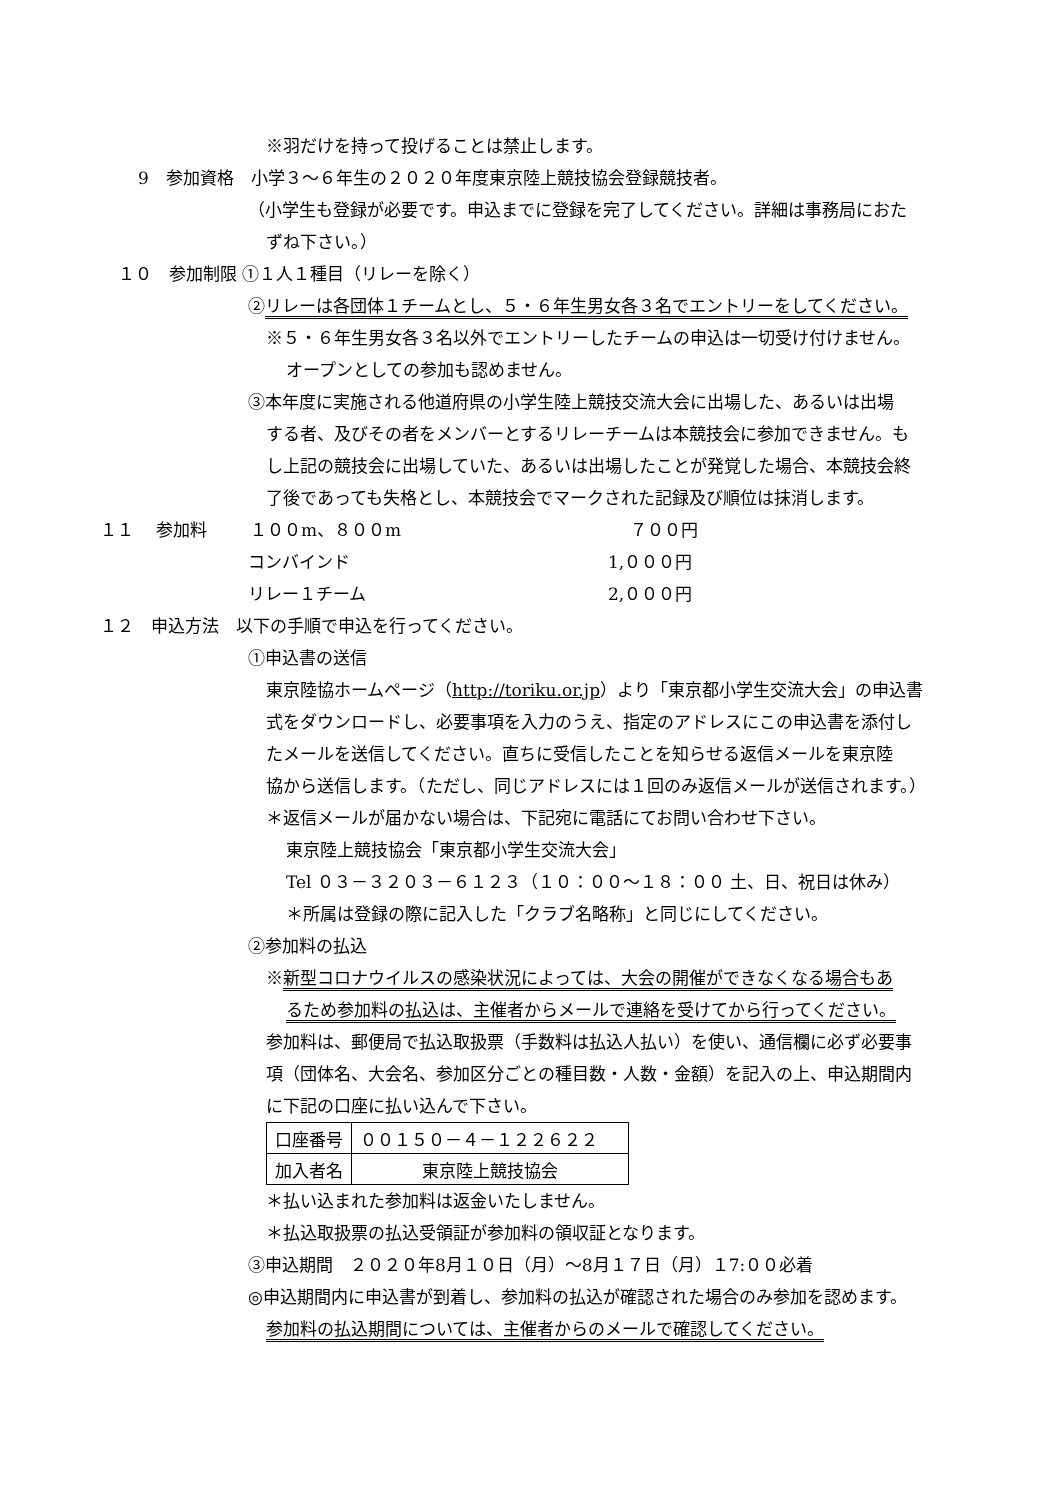※羽だけを持って投げることは禁止します。
9　参加資格　小学３～６年生の２０２０年度東京陸上競技協会登録競技者。
（小学生も登録が必要です。申込までに登録を完了してください。詳細は事務局におた
ずね下さい。）
１０　参加制限 ①１人１種目（リレーを除く）
②リレーは各団体１チームとし、５・６年生男女各３名でエントリーをしてください。
※５・６年生男女各３名以外でエントリーしたチームの申込は一切受け付けません。
オープンとしての参加も認めません。
③本年度に実施される他道府県の小学生陸上競技交流大会に出場した、あるいは出場
する者、及びその者をメンバーとするリレーチームは本競技会に参加できません。も
し上記の競技会に出場していた、あるいは出場したことが発覚した場合、本競技会終
了後であっても失格とし、本競技会でマークされた記録及び順位は抹消します。
１１　 参加料 １００m、８００m ７００円
コンバインド 1,０００円
リレー１チーム 2,０００円
１２　申込方法　以下の手順で申込を行ってください。
①申込書の送信
東京陸協ホームページ（http://toriku.or.jp）より「東京都小学生交流大会」の申込書
式をダウンロードし、必要事項を入力のうえ、指定のアドレスにこの申込書を添付し
たメールを送信してください。直ちに受信したことを知らせる返信メールを東京陸
協から送信します。（ただし、同じアドレスには１回のみ返信メールが送信されます。）
＊返信メールが届かない場合は、下記宛に電話にてお問い合わせ下さい。
東京陸上競技協会「東京都小学生交流大会」
Tel ０３－３２０３－６１２３（１０：００～１８：００ 土、日、祝日は休み）
＊所属は登録の際に記入した「クラブ名略称」と同じにしてください。
②参加料の払込
※新型コロナウイルスの感染状況によっては、大会の開催ができなくなる場合もあ
るため参加料の払込は、主催者からメールで連絡を受けてから行ってください。
参加料は、郵便局で払込取扱票（手数料は払込人払い）を使い、通信欄に必ず必要事
項（団体名、大会名、参加区分ごとの種目数・人数・金額）を記入の上、申込期間内
に下記の口座に払い込んで下さい。
| 口座番号 | ００１５０－４－１２２６２２ |
| 加入者名 | 東京陸上競技協会 |
＊払い込まれた参加料は返金いたしません。
＊払込取扱票の払込受領証が参加料の領収証となります。
③申込期間　２０２０年8月１０日（月）～8月１７日（月）１7:００必着
◎申込期間内に申込書が到着し、参加料の払込が確認された場合のみ参加を認めます。
参加料の払込期間については、主催者からのメールで確認してください。